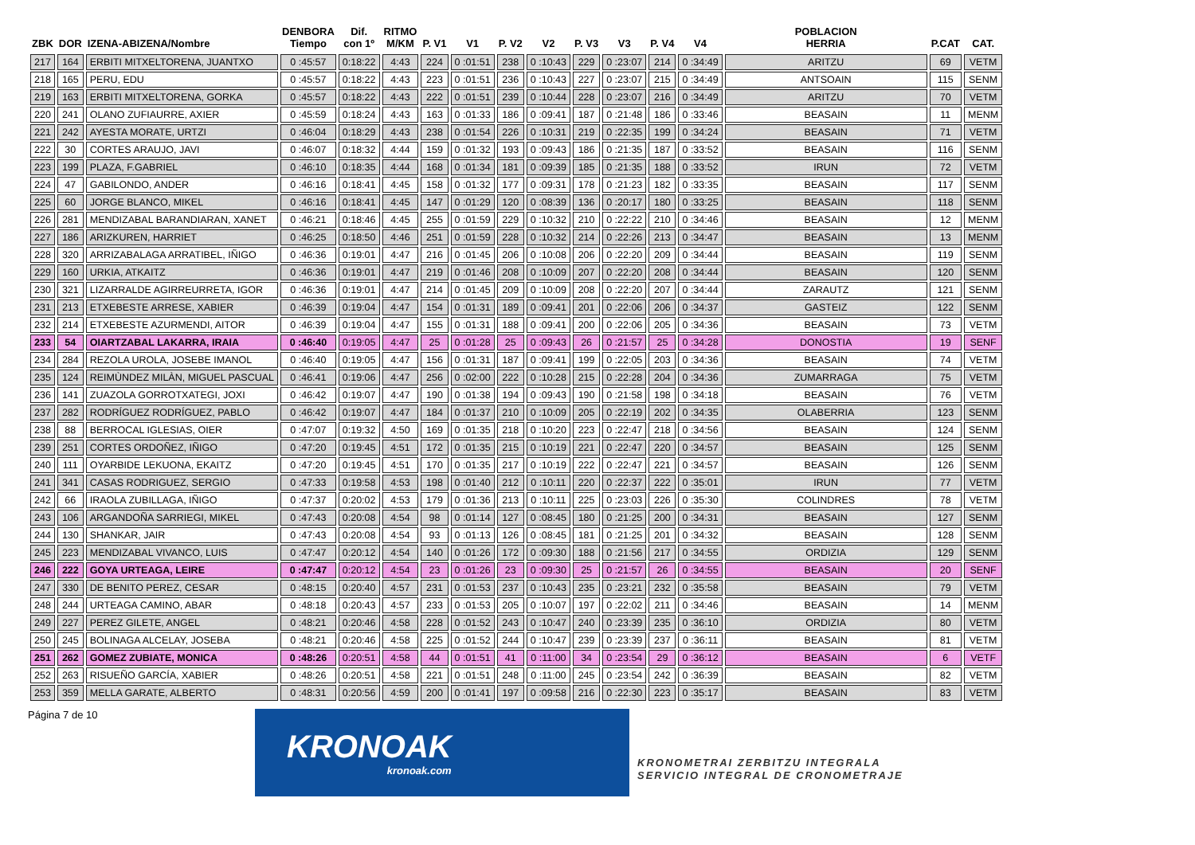| ZBK | DOR | IZENA-ABIZENA/Nombre | DENBORA Tiempo | Dif. con 1º | RITMO M/KM | P. V1 | V1 | P. V2 | V2 | P. V3 | V3 | P. V4 | V4 | POBLACION HERRIA | P.CAT | CAT. |
| --- | --- | --- | --- | --- | --- | --- | --- | --- | --- | --- | --- | --- | --- | --- | --- | --- |
| 217 | 164 | ERBITI MITXELTORENA, JUANTXO | 0 :45:57 | 0:18:22 | 4:43 | 224 | 0 :01:51 | 238 | 0 :10:43 | 229 | 0 :23:07 | 214 | 0 :34:49 | ARITZU | 69 | VETM |
| 218 | 165 | PERU, EDU | 0 :45:57 | 0:18:22 | 4:43 | 223 | 0 :01:51 | 236 | 0 :10:43 | 227 | 0 :23:07 | 215 | 0 :34:49 | ANTSOAIN | 115 | SENM |
| 219 | 163 | ERBITI MITXELTORENA, GORKA | 0 :45:57 | 0:18:22 | 4:43 | 222 | 0 :01:51 | 239 | 0 :10:44 | 228 | 0 :23:07 | 216 | 0 :34:49 | ARITZU | 70 | VETM |
| 220 | 241 | OLANO ZUFIAURRE, AXIER | 0 :45:59 | 0:18:24 | 4:43 | 163 | 0 :01:33 | 186 | 0 :09:41 | 187 | 0 :21:48 | 186 | 0 :33:46 | BEASAIN | 11 | MENM |
| 221 | 242 | AYESTA MORATE, URTZI | 0 :46:04 | 0:18:29 | 4:43 | 238 | 0 :01:54 | 226 | 0 :10:31 | 219 | 0 :22:35 | 199 | 0 :34:24 | BEASAIN | 71 | VETM |
| 222 | 30 | CORTES ARAUJO, JAVI | 0 :46:07 | 0:18:32 | 4:44 | 159 | 0 :01:32 | 193 | 0 :09:43 | 186 | 0 :21:35 | 187 | 0 :33:52 | BEASAIN | 116 | SENM |
| 223 | 199 | PLAZA, F.GABRIEL | 0 :46:10 | 0:18:35 | 4:44 | 168 | 0 :01:34 | 181 | 0 :09:39 | 185 | 0 :21:35 | 188 | 0 :33:52 | IRUN | 72 | VETM |
| 224 | 47 | GABILONDO, ANDER | 0 :46:16 | 0:18:41 | 4:45 | 158 | 0 :01:32 | 177 | 0 :09:31 | 178 | 0 :21:23 | 182 | 0 :33:35 | BEASAIN | 117 | SENM |
| 225 | 60 | JORGE BLANCO, MIKEL | 0 :46:16 | 0:18:41 | 4:45 | 147 | 0 :01:29 | 120 | 0 :08:39 | 136 | 0 :20:17 | 180 | 0 :33:25 | BEASAIN | 118 | SENM |
| 226 | 281 | MENDIZABAL BARANDIARAN, XANET | 0 :46:21 | 0:18:46 | 4:45 | 255 | 0 :01:59 | 229 | 0 :10:32 | 210 | 0 :22:22 | 210 | 0 :34:46 | BEASAIN | 12 | MENM |
| 227 | 186 | ARIZKUREN, HARRIET | 0 :46:25 | 0:18:50 | 4:46 | 251 | 0 :01:59 | 228 | 0 :10:32 | 214 | 0 :22:26 | 213 | 0 :34:47 | BEASAIN | 13 | MENM |
| 228 | 320 | ARRIZABALAGA ARRATIBEL, IÑIGO | 0 :46:36 | 0:19:01 | 4:47 | 216 | 0 :01:45 | 206 | 0 :10:08 | 206 | 0 :22:20 | 209 | 0 :34:44 | BEASAIN | 119 | SENM |
| 229 | 160 | URKIA, ATKAITZ | 0 :46:36 | 0:19:01 | 4:47 | 219 | 0 :01:46 | 208 | 0 :10:09 | 207 | 0 :22:20 | 208 | 0 :34:44 | BEASAIN | 120 | SENM |
| 230 | 321 | LIZARRALDE AGIRREURRETA, IGOR | 0 :46:36 | 0:19:01 | 4:47 | 214 | 0 :01:45 | 209 | 0 :10:09 | 208 | 0 :22:20 | 207 | 0 :34:44 | ZARAUTZ | 121 | SENM |
| 231 | 213 | ETXEBESTE ARRESE, XABIER | 0 :46:39 | 0:19:04 | 4:47 | 154 | 0 :01:31 | 189 | 0 :09:41 | 201 | 0 :22:06 | 206 | 0 :34:37 | GASTEIZ | 122 | SENM |
| 232 | 214 | ETXEBESTE AZURMENDI, AITOR | 0 :46:39 | 0:19:04 | 4:47 | 155 | 0 :01:31 | 188 | 0 :09:41 | 200 | 0 :22:06 | 205 | 0 :34:36 | BEASAIN | 73 | VETM |
| 233 | 54 | OIARTZABAL LAKARRA, IRAIA | 0 :46:40 | 0:19:05 | 4:47 | 25 | 0 :01:28 | 25 | 0 :09:43 | 26 | 0 :21:57 | 25 | 0 :34:28 | DONOSTIA | 19 | SENF |
| 234 | 284 | REZOLA UROLA, JOSEBE IMANOL | 0 :46:40 | 0:19:05 | 4:47 | 156 | 0 :01:31 | 187 | 0 :09:41 | 199 | 0 :22:05 | 203 | 0 :34:36 | BEASAIN | 74 | VETM |
| 235 | 124 | REIMÙNDEZ MILÀN, MIGUEL PASCUAL | 0 :46:41 | 0:19:06 | 4:47 | 256 | 0 :02:00 | 222 | 0 :10:28 | 215 | 0 :22:28 | 204 | 0 :34:36 | ZUMARRAGA | 75 | VETM |
| 236 | 141 | ZUAZOLA GORROTXATEGI, JOXI | 0 :46:42 | 0:19:07 | 4:47 | 190 | 0 :01:38 | 194 | 0 :09:43 | 190 | 0 :21:58 | 198 | 0 :34:18 | BEASAIN | 76 | VETM |
| 237 | 282 | RODRÍGUEZ RODRÍGUEZ, PABLO | 0 :46:42 | 0:19:07 | 4:47 | 184 | 0 :01:37 | 210 | 0 :10:09 | 205 | 0 :22:19 | 202 | 0 :34:35 | OLABERRIA | 123 | SENM |
| 238 | 88 | BERROCAL IGLESIAS, OIER | 0 :47:07 | 0:19:32 | 4:50 | 169 | 0 :01:35 | 218 | 0 :10:20 | 223 | 0 :22:47 | 218 | 0 :34:56 | BEASAIN | 124 | SENM |
| 239 | 251 | CORTES ORDOÑEZ, IÑIGO | 0 :47:20 | 0:19:45 | 4:51 | 172 | 0 :01:35 | 215 | 0 :10:19 | 221 | 0 :22:47 | 220 | 0 :34:57 | BEASAIN | 125 | SENM |
| 240 | 111 | OYARBIDE LEKUONA, EKAITZ | 0 :47:20 | 0:19:45 | 4:51 | 170 | 0 :01:35 | 217 | 0 :10:19 | 222 | 0 :22:47 | 221 | 0 :34:57 | BEASAIN | 126 | SENM |
| 241 | 341 | CASAS RODRIGUEZ, SERGIO | 0 :47:33 | 0:19:58 | 4:53 | 198 | 0 :01:40 | 212 | 0 :10:11 | 220 | 0 :22:37 | 222 | 0 :35:01 | IRUN | 77 | VETM |
| 242 | 66 | IRAOLA ZUBILLAGA, IÑIGO | 0 :47:37 | 0:20:02 | 4:53 | 179 | 0 :01:36 | 213 | 0 :10:11 | 225 | 0 :23:03 | 226 | 0 :35:30 | COLINDRES | 78 | VETM |
| 243 | 106 | ARGANDOÑA SARRIEGI, MIKEL | 0 :47:43 | 0:20:08 | 4:54 | 98 | 0 :01:14 | 127 | 0 :08:45 | 180 | 0 :21:25 | 200 | 0 :34:31 | BEASAIN | 127 | SENM |
| 244 | 130 | SHANKAR, JAIR | 0 :47:43 | 0:20:08 | 4:54 | 93 | 0 :01:13 | 126 | 0 :08:45 | 181 | 0 :21:25 | 201 | 0 :34:32 | BEASAIN | 128 | SENM |
| 245 | 223 | MENDIZABAL VIVANCO, LUIS | 0 :47:47 | 0:20:12 | 4:54 | 140 | 0 :01:26 | 172 | 0 :09:30 | 188 | 0 :21:56 | 217 | 0 :34:55 | ORDIZIA | 129 | SENM |
| 246 | 222 | GOYA URTEAGA, LEIRE | 0 :47:47 | 0:20:12 | 4:54 | 23 | 0 :01:26 | 23 | 0 :09:30 | 25 | 0 :21:57 | 26 | 0 :34:55 | BEASAIN | 20 | SENF |
| 247 | 330 | DE BENITO PEREZ, CESAR | 0 :48:15 | 0:20:40 | 4:57 | 231 | 0 :01:53 | 237 | 0 :10:43 | 235 | 0 :23:21 | 232 | 0 :35:58 | BEASAIN | 79 | VETM |
| 248 | 244 | URTEAGA CAMINO, ABAR | 0 :48:18 | 0:20:43 | 4:57 | 233 | 0 :01:53 | 205 | 0 :10:07 | 197 | 0 :22:02 | 211 | 0 :34:46 | BEASAIN | 14 | MENM |
| 249 | 227 | PEREZ GILETE, ANGEL | 0 :48:21 | 0:20:46 | 4:58 | 228 | 0 :01:52 | 243 | 0 :10:47 | 240 | 0 :23:39 | 235 | 0 :36:10 | ORDIZIA | 80 | VETM |
| 250 | 245 | BOLINAGA ALCELAY, JOSEBA | 0 :48:21 | 0:20:46 | 4:58 | 225 | 0 :01:52 | 244 | 0 :10:47 | 239 | 0 :23:39 | 237 | 0 :36:11 | BEASAIN | 81 | VETM |
| 251 | 262 | GOMEZ ZUBIATE, MONICA | 0 :48:26 | 0:20:51 | 4:58 | 44 | 0 :01:51 | 41 | 0 :11:00 | 34 | 0 :23:54 | 29 | 0 :36:12 | BEASAIN | 6 | VETF |
| 252 | 263 | RISUEÑO GARCÍA, XABIER | 0 :48:26 | 0:20:51 | 4:58 | 221 | 0 :01:51 | 248 | 0 :11:00 | 245 | 0 :23:54 | 242 | 0 :36:39 | BEASAIN | 82 | VETM |
| 253 | 359 | MELLA GARATE, ALBERTO | 0 :48:31 | 0:20:56 | 4:59 | 200 | 0 :01:41 | 197 | 0 :09:58 | 216 | 0 :22:30 | 223 | 0 :35:17 | BEASAIN | 83 | VETM |
Página 7 de 10
KRONOAK
kronoak.com
KRONOMETRAI ZERBITZU INTEGRALA
SERVICIO INTEGRAL DE CRONOMETRAJE